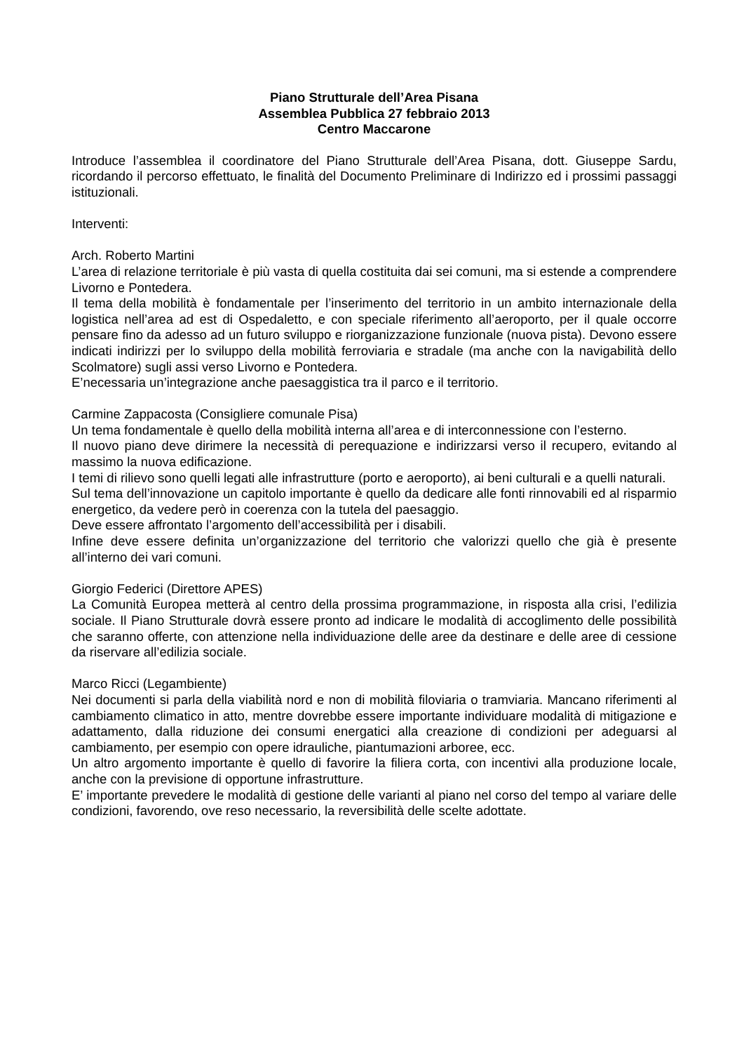Piano Strutturale dell’Area Pisana
Assemblea Pubblica 27 febbraio 2013
Centro Maccarone
Introduce l’assemblea il coordinatore del Piano Strutturale dell’Area Pisana, dott. Giuseppe Sardu, ricordando il percorso effettuato, le finalità del Documento Preliminare di Indirizzo ed i prossimi passaggi istituzionali.
Interventi:
Arch. Roberto Martini
L’area di relazione territoriale è più vasta di quella costituita dai sei comuni, ma si estende a comprendere Livorno e Pontedera.
Il tema della mobilità è fondamentale per l’inserimento del territorio in un ambito internazionale della logistica nell’area ad est di Ospedaletto, e con speciale riferimento all’aeroporto, per il quale occorre pensare fino da adesso ad un futuro sviluppo e riorganizzazione funzionale (nuova pista). Devono essere indicati indirizzi per lo sviluppo della mobilità ferroviaria e stradale (ma anche con la navigabilità dello Scolmatore) sugli assi verso Livorno e Pontedera.
E’necessaria un’integrazione anche paesaggistica tra il parco e il territorio.
Carmine Zappacosta (Consigliere comunale Pisa)
Un tema fondamentale è quello della mobilità interna all’area e di interconnessione con l’esterno.
Il nuovo piano deve dirimere la necessità di perequazione e indirizzarsi verso il recupero, evitando al massimo la nuova edificazione.
I temi di rilievo sono quelli legati alle infrastrutture (porto e aeroporto), ai beni culturali e a quelli naturali.
Sul tema dell’innovazione un capitolo importante è quello da dedicare alle fonti rinnovabili ed al risparmio energetico, da vedere però in coerenza con la tutela del paesaggio.
Deve essere affrontato l’argomento dell’accessibilità per i disabili.
Infine deve essere definita un’organizzazione del territorio che valorizzi quello che già è presente all’interno dei vari comuni.
Giorgio Federici (Direttore APES)
La Comunità Europea metterà al centro della prossima programmazione, in risposta alla crisi, l’edilizia sociale. Il Piano Strutturale dovrà essere pronto ad indicare le modalità di accoglimento delle possibilità che saranno offerte, con attenzione nella individuazione delle aree da destinare e delle aree di cessione da riservare all’edilizia sociale.
Marco Ricci (Legambiente)
Nei documenti si parla della viabilità nord e non di mobilità filoviaria o tramviaria. Mancano riferimenti al cambiamento climatico in atto, mentre dovrebbe essere importante individuare modalità di mitigazione e adattamento, dalla riduzione dei consumi energatici alla creazione di condizioni per adeguarsi al cambiamento, per esempio con opere idrauliche, piantumazioni arboree, ecc.
Un altro argomento importante è quello di favorire la filiera corta, con incentivi alla produzione locale, anche con la previsione di opportune infrastrutture.
E’ importante prevedere le modalità di gestione delle varianti al piano nel corso del tempo al variare delle condizioni, favorendo, ove reso necessario, la reversibilità delle scelte adottate.